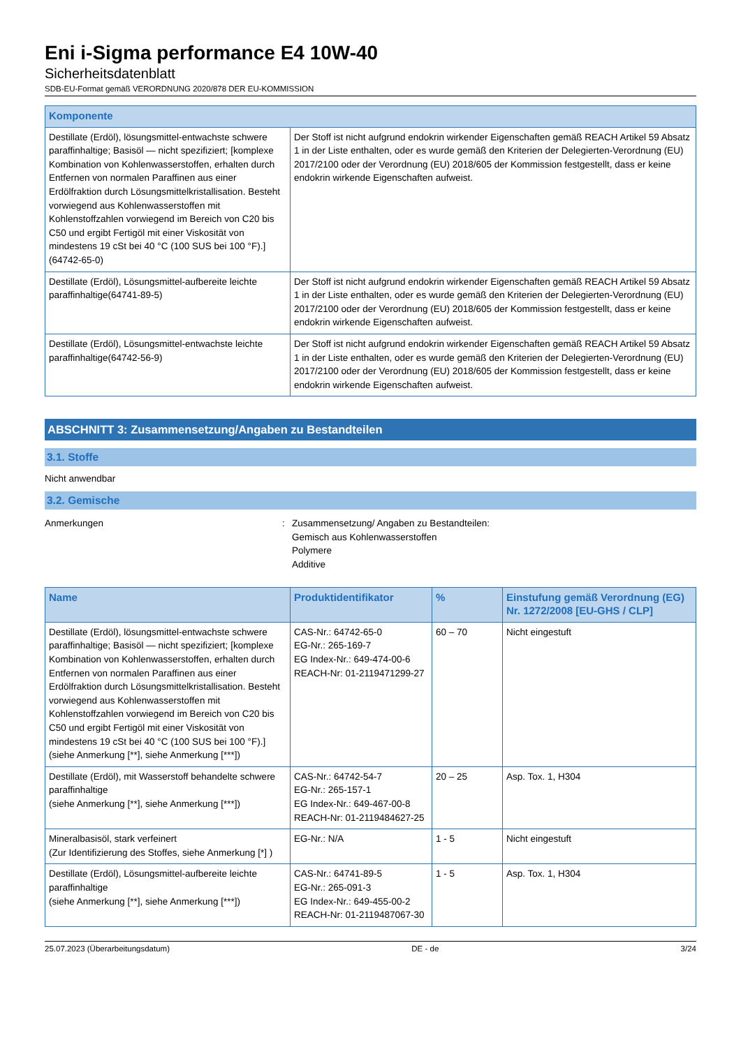Eni i-Sigma performance E4 10W-40
Sicherheitsdatenblatt
SDB-EU-Format gemäß VERORDNUNG 2020/878 DER EU-KOMMISSION
| Komponente | |
| --- | --- |
| Destillate (Erdöl), lösungsmittel-entwachste schwere paraffinhaltige; Basisöl — nicht spezifiziert; [komplexe Kombination von Kohlenwasserstoffen, erhalten durch Entfernen von normalen Paraffinen aus einer Erdölfraktion durch Lösungsmittelkristallisation. Besteht vorwiegend aus Kohlenwasserstoffen mit Kohlenstoffzahlen vorwiegend im Bereich von C20 bis C50 und ergibt Fertigöl mit einer Viskosität von mindestens 19 cSt bei 40 °C (100 SUS bei 100 °F).](64742-65-0) | Der Stoff ist nicht aufgrund endokrin wirkender Eigenschaften gemäß REACH Artikel 59 Absatz 1 in der Liste enthalten, oder es wurde gemäß den Kriterien der Delegierten-Verordnung (EU) 2017/2100 oder der Verordnung (EU) 2018/605 der Kommission festgestellt, dass er keine endokrin wirkende Eigenschaften aufweist. |
| Destillate (Erdöl), Lösungsmittel-aufbereite leichte paraffinhaltige(64741-89-5) | Der Stoff ist nicht aufgrund endokrin wirkender Eigenschaften gemäß REACH Artikel 59 Absatz 1 in der Liste enthalten, oder es wurde gemäß den Kriterien der Delegierten-Verordnung (EU) 2017/2100 oder der Verordnung (EU) 2018/605 der Kommission festgestellt, dass er keine endokrin wirkende Eigenschaften aufweist. |
| Destillate (Erdöl), Lösungsmittel-entwachste leichte paraffinhaltige(64742-56-9) | Der Stoff ist nicht aufgrund endokrin wirkender Eigenschaften gemäß REACH Artikel 59 Absatz 1 in der Liste enthalten, oder es wurde gemäß den Kriterien der Delegierten-Verordnung (EU) 2017/2100 oder der Verordnung (EU) 2018/605 der Kommission festgestellt, dass er keine endokrin wirkende Eigenschaften aufweist. |
ABSCHNITT 3: Zusammensetzung/Angaben zu Bestandteilen
3.1. Stoffe
Nicht anwendbar
3.2. Gemische
Anmerkungen : Zusammensetzung/ Angaben zu Bestandteilen:
Gemisch aus Kohlenwasserstoffen
Polymere
Additive
| Name | Produktidentifikator | % | Einstufung gemäß Verordnung (EG) Nr. 1272/2008 [EU-GHS / CLP] |
| --- | --- | --- | --- |
| Destillate (Erdöl), lösungsmittel-entwachste schwere paraffinhaltige; Basisöl — nicht spezifiziert; [komplexe Kombination von Kohlenwasserstoffen, erhalten durch Entfernen von normalen Paraffinen aus einer Erdölfraktion durch Lösungsmittelkristallisation. Besteht vorwiegend aus Kohlenwasserstoffen mit Kohlenstoffzahlen vorwiegend im Bereich von C20 bis C50 und ergibt Fertigöl mit einer Viskosität von mindestens 19 cSt bei 40 °C (100 SUS bei 100 °F).] (siehe Anmerkung [**], siehe Anmerkung [***]) | CAS-Nr.: 64742-65-0 EG-Nr.: 265-169-7 EG Index-Nr.: 649-474-00-6 REACH-Nr: 01-2119471299-27 | 60 – 70 | Nicht eingestuft |
| Destillate (Erdöl), mit Wasserstoff behandelte schwere paraffinhaltige (siehe Anmerkung [**], siehe Anmerkung [***]) | CAS-Nr.: 64742-54-7 EG-Nr.: 265-157-1 EG Index-Nr.: 649-467-00-8 REACH-Nr: 01-2119484627-25 | 20 – 25 | Asp. Tox. 1, H304 |
| Mineralbasisöl, stark verfeinert (Zur Identifizierung des Stoffes, siehe Anmerkung [*] ) | EG-Nr.: N/A | 1 - 5 | Nicht eingestuft |
| Destillate (Erdöl), Lösungsmittel-aufbereite leichte paraffinhaltige (siehe Anmerkung [**], siehe Anmerkung [***]) | CAS-Nr.: 64741-89-5 EG-Nr.: 265-091-3 EG Index-Nr.: 649-455-00-2 REACH-Nr: 01-2119487067-30 | 1 - 5 | Asp. Tox. 1, H304 |
25.07.2023 (Überarbeitungsdatum) DE - de 3/24